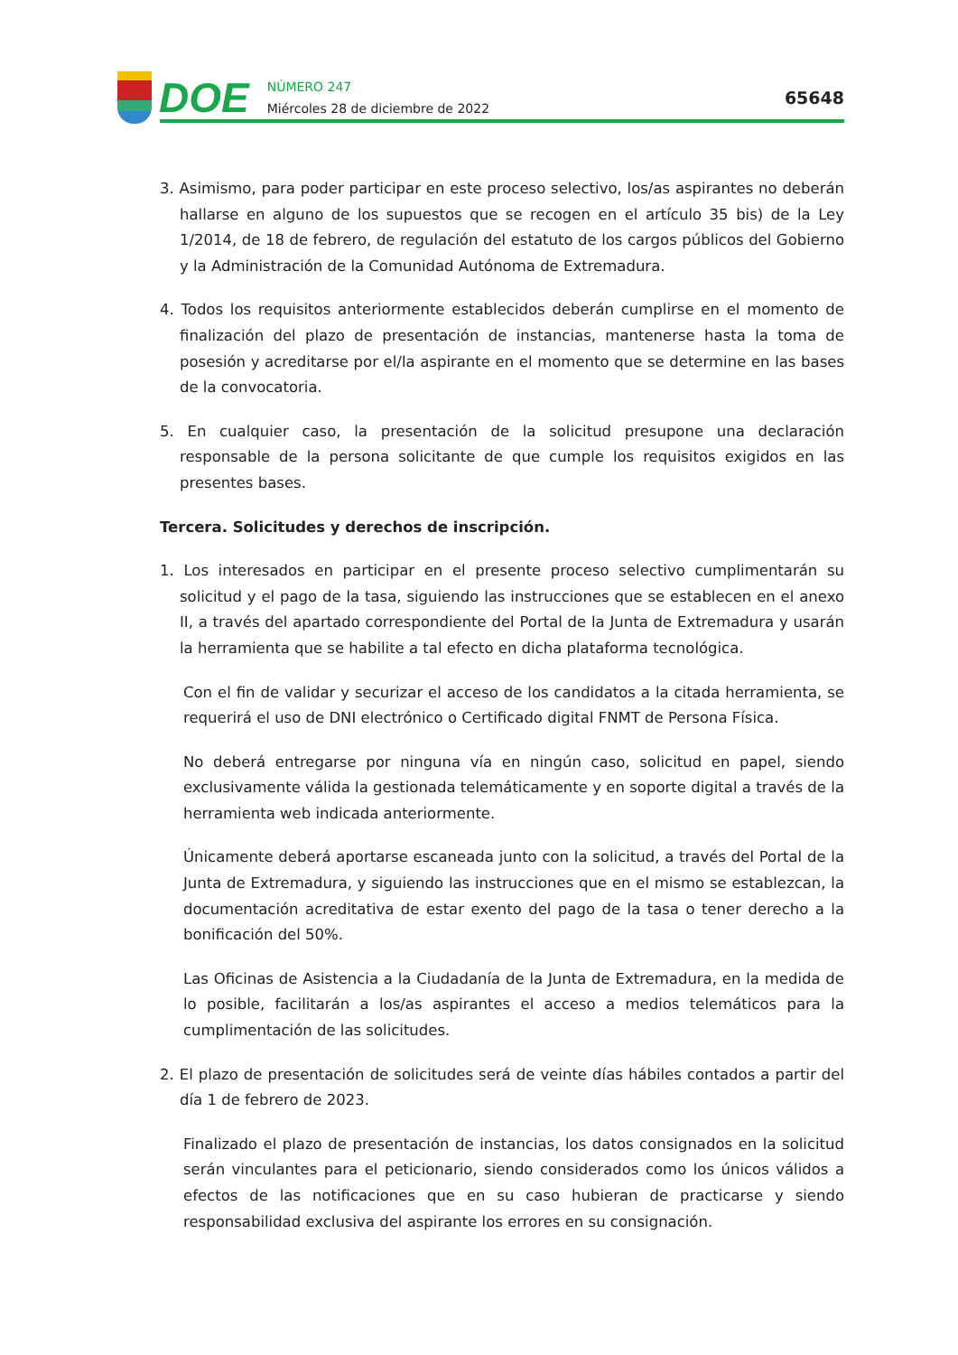DOE
NÚMERO 247
Miércoles 28 de diciembre de 2022
65648
3. Asimismo, para poder participar en este proceso selectivo, los/as aspirantes no deberán hallarse en alguno de los supuestos que se recogen en el artículo 35 bis) de la Ley 1/2014, de 18 de febrero, de regulación del estatuto de los cargos públicos del Gobierno y la Administración de la Comunidad Autónoma de Extremadura.
4. Todos los requisitos anteriormente establecidos deberán cumplirse en el momento de finalización del plazo de presentación de instancias, mantenerse hasta la toma de posesión y acreditarse por el/la aspirante en el momento que se determine en las bases de la convocatoria.
5. En cualquier caso, la presentación de la solicitud presupone una declaración responsable de la persona solicitante de que cumple los requisitos exigidos en las presentes bases.
Tercera. Solicitudes y derechos de inscripción.
1. Los interesados en participar en el presente proceso selectivo cumplimentarán su solicitud y el pago de la tasa, siguiendo las instrucciones que se establecen en el anexo II, a través del apartado correspondiente del Portal de la Junta de Extremadura y usarán la herramienta que se habilite a tal efecto en dicha plataforma tecnológica.
Con el fin de validar y securizar el acceso de los candidatos a la citada herramienta, se requerirá el uso de DNI electrónico o Certificado digital FNMT de Persona Física.
No deberá entregarse por ninguna vía en ningún caso, solicitud en papel, siendo exclusivamente válida la gestionada telemáticamente y en soporte digital a través de la herramienta web indicada anteriormente.
Únicamente deberá aportarse escaneada junto con la solicitud, a través del Portal de la Junta de Extremadura, y siguiendo las instrucciones que en el mismo se establezcan, la documentación acreditativa de estar exento del pago de la tasa o tener derecho a la bonificación del 50%.
Las Oficinas de Asistencia a la Ciudadanía de la Junta de Extremadura, en la medida de lo posible, facilitarán a los/as aspirantes el acceso a medios telemáticos para la cumplimentación de las solicitudes.
2. El plazo de presentación de solicitudes será de veinte días hábiles contados a partir del día 1 de febrero de 2023.
Finalizado el plazo de presentación de instancias, los datos consignados en la solicitud serán vinculantes para el peticionario, siendo considerados como los únicos válidos a efectos de las notificaciones que en su caso hubieran de practicarse y siendo responsabilidad exclusiva del aspirante los errores en su consignación.